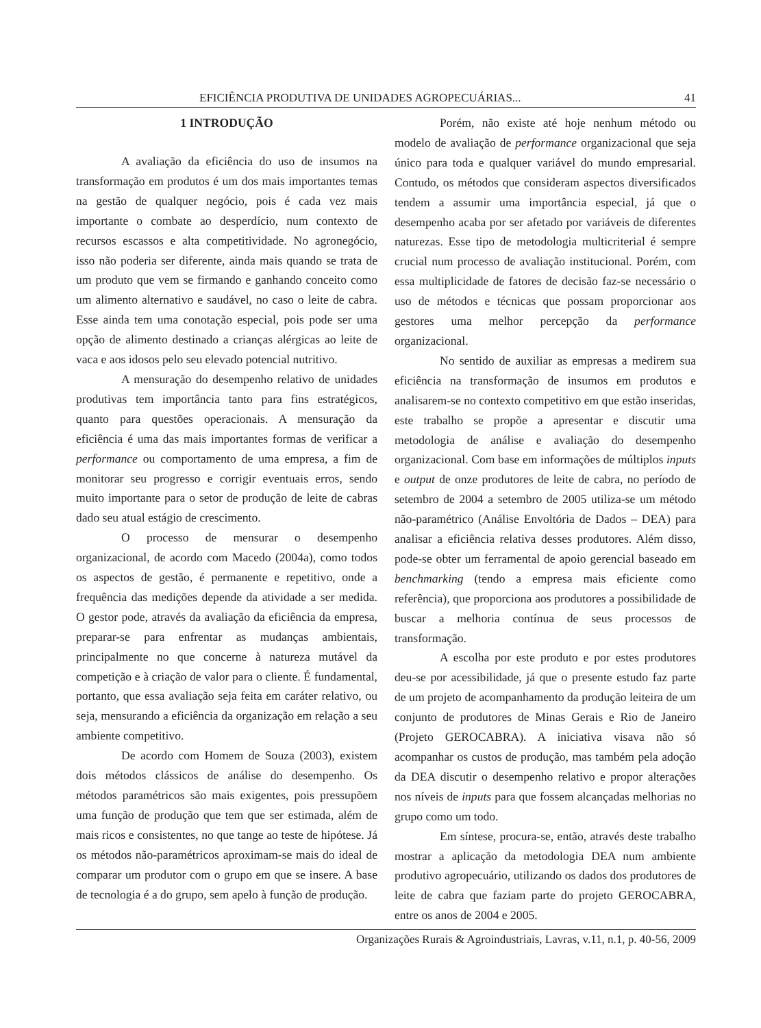EFICIÊNCIA PRODUTIVA DE UNIDADES AGROPECUÁRIAS... 41
1 INTRODUÇÃO
A avaliação da eficiência do uso de insumos na transformação em produtos é um dos mais importantes temas na gestão de qualquer negócio, pois é cada vez mais importante o combate ao desperdício, num contexto de recursos escassos e alta competitividade. No agronegócio, isso não poderia ser diferente, ainda mais quando se trata de um produto que vem se firmando e ganhando conceito como um alimento alternativo e saudável, no caso o leite de cabra. Esse ainda tem uma conotação especial, pois pode ser uma opção de alimento destinado a crianças alérgicas ao leite de vaca e aos idosos pelo seu elevado potencial nutritivo.
A mensuração do desempenho relativo de unidades produtivas tem importância tanto para fins estratégicos, quanto para questões operacionais. A mensuração da eficiência é uma das mais importantes formas de verificar a performance ou comportamento de uma empresa, a fim de monitorar seu progresso e corrigir eventuais erros, sendo muito importante para o setor de produção de leite de cabras dado seu atual estágio de crescimento.
O processo de mensurar o desempenho organizacional, de acordo com Macedo (2004a), como todos os aspectos de gestão, é permanente e repetitivo, onde a frequência das medições depende da atividade a ser medida. O gestor pode, através da avaliação da eficiência da empresa, preparar-se para enfrentar as mudanças ambientais, principalmente no que concerne à natureza mutável da competição e à criação de valor para o cliente. É fundamental, portanto, que essa avaliação seja feita em caráter relativo, ou seja, mensurando a eficiência da organização em relação a seu ambiente competitivo.
De acordo com Homem de Souza (2003), existem dois métodos clássicos de análise do desempenho. Os métodos paramétricos são mais exigentes, pois pressupõem uma função de produção que tem que ser estimada, além de mais ricos e consistentes, no que tange ao teste de hipótese. Já os métodos não-paramétricos aproximam-se mais do ideal de comparar um produtor com o grupo em que se insere. A base de tecnologia é a do grupo, sem apelo à função de produção.
Porém, não existe até hoje nenhum método ou modelo de avaliação de performance organizacional que seja único para toda e qualquer variável do mundo empresarial. Contudo, os métodos que consideram aspectos diversificados tendem a assumir uma importância especial, já que o desempenho acaba por ser afetado por variáveis de diferentes naturezas. Esse tipo de metodologia multicriterial é sempre crucial num processo de avaliação institucional. Porém, com essa multiplicidade de fatores de decisão faz-se necessário o uso de métodos e técnicas que possam proporcionar aos gestores uma melhor percepção da performance organizacional.
No sentido de auxiliar as empresas a medirem sua eficiência na transformação de insumos em produtos e analisarem-se no contexto competitivo em que estão inseridas, este trabalho se propõe a apresentar e discutir uma metodologia de análise e avaliação do desempenho organizacional. Com base em informações de múltiplos inputs e output de onze produtores de leite de cabra, no período de setembro de 2004 a setembro de 2005 utiliza-se um método não-paramétrico (Análise Envoltória de Dados – DEA) para analisar a eficiência relativa desses produtores. Além disso, pode-se obter um ferramental de apoio gerencial baseado em benchmarking (tendo a empresa mais eficiente como referência), que proporciona aos produtores a possibilidade de buscar a melhoria contínua de seus processos de transformação.
A escolha por este produto e por estes produtores deu-se por acessibilidade, já que o presente estudo faz parte de um projeto de acompanhamento da produção leiteira de um conjunto de produtores de Minas Gerais e Rio de Janeiro (Projeto GEROCABRA). A iniciativa visava não só acompanhar os custos de produção, mas também pela adoção da DEA discutir o desempenho relativo e propor alterações nos níveis de inputs para que fossem alcançadas melhorias no grupo como um todo.
Em síntese, procura-se, então, através deste trabalho mostrar a aplicação da metodologia DEA num ambiente produtivo agropecuário, utilizando os dados dos produtores de leite de cabra que faziam parte do projeto GEROCABRA, entre os anos de 2004 e 2005.
Organizações Rurais & Agroindustriais, Lavras, v.11, n.1, p. 40-56, 2009